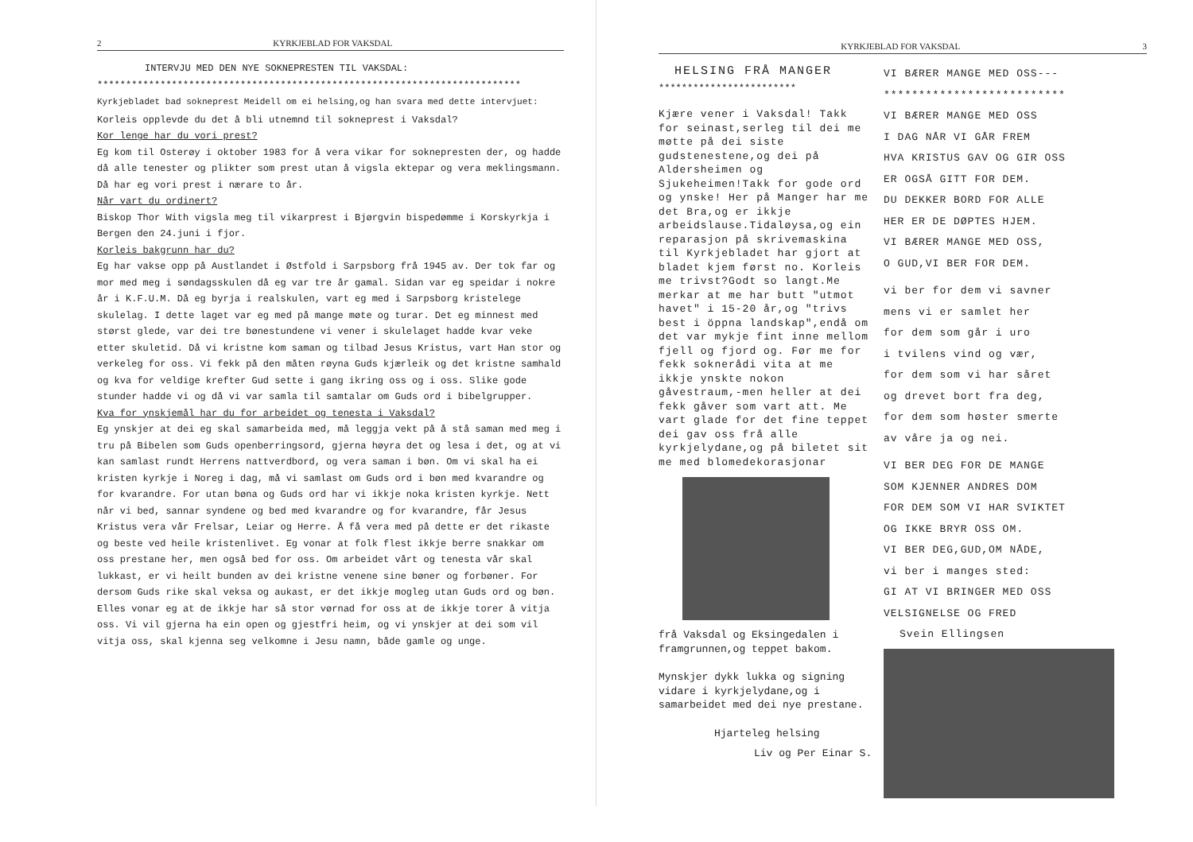2 KYRKJEBLAD FOR VAKSDAL
INTERVJU MED DEN NYE SOKNEPRESTEN TIL VAKSDAL:
**************************************************************************
Kyrkjebladet bad sokneprest Meidell om ei helsing,og han svara med dette intervjuet:
Korleis opplevde du det å bli utnemnd til sokneprest i Vaksdal?
Kor lenge har du vori prest?
Eg kom til Osterøy i oktober 1983 for å vera vikar for soknepresten der, og hadde då alle tenester og plikter som prest utan å vigsla ektepar og vera meklingsmann. Då har eg vori prest i nærare to år.
Når vart du ordinert?
Biskop Thor With vigsla meg til vikarprest i Bjørgvin bispedømme i Korskyrkja i Bergen den 24.juni i fjor.
Korleis bakgrunn har du?
Eg har vakse opp på Austlandet i Østfold i Sarpsborg frå 1945 av. Der tok far og mor med meg i søndagsskulen då eg var tre år gamal. Sidan var eg speidar i nokre år i K.F.U.M. Då eg byrja i realskulen, vart eg med i Sarpsborg kristelege skulelag. I dette laget var eg med på mange møte og turar. Det eg minnest med størst glede, var dei tre bønestundene vi vener i skulelaget hadde kvar veke etter skuletid. Då vi kristne kom saman og tilbad Jesus Kristus, vart Han stor og verkeleg for oss. Vi fekk på den måten røyna Guds kjærleik og det kristne samhald og kva for veldige krefter Gud sette i gang ikring oss og i oss. Slike gode stunder hadde vi og då vi var samla til samtalar om Guds ord i bibelgrupper.
Kva for ynskjemål har du for arbeidet og tenesta i Vaksdal?
Eg ynskjer at dei eg skal samarbeida med, må leggja vekt på å stå saman med meg i tru på Bibelen som Guds openberringsord, gjerna høyra det og lesa i det, og at vi kan samlast rundt Herrens nattverdbord, og vera saman i bøn. Om vi skal ha ei kristen kyrkje i Noreg i dag, må vi samlast om Guds ord i bøn med kvarandre og for kvarandre. For utan bøna og Guds ord har vi ikkje noka kristen kyrkje. Nett når vi bed, sannar syndene og bed med kvarandre og for kvarandre, får Jesus Kristus vera vår Frelsar, Leiar og Herre. Å få vera med på dette er det rikaste og beste ved heile kristenlivet. Eg vonar at folk flest ikkje berre snakkar om oss prestane her, men også bed for oss. Om arbeidet vårt og tenesta vår skal lukkast, er vi heilt bunden av dei kristne venene sine bøner og forbøner. For dersom Guds rike skal veksa og aukast, er det ikkje mogleg utan Guds ord og bøn. Elles vonar eg at de ikkje har så stor vørnad for oss at de ikkje torer å vitja oss. Vi vil gjerna ha ein open og gjestfri heim, og vi ynskjer at dei som vil vitja oss, skal kjenna seg velkomne i Jesu namn, både gamle og unge.
KYRKJEBLAD FOR VAKSDAL 3
HELSING FRÅ MANGER
************************
Kjære vener i Vaksdal! Takk for seinast,serleg til dei me møtte på dei siste gudstenestene,og dei på Aldersheimen og Sjukeheimen!Takk for gode ord og ynske! Her på Manger har me det Bra,og er ikkje arbeidslause.Tidaløysa,og ein reparasjon på skrivemaskina til Kyrkjebladet har gjort at bladet kjem først no. Korleis me trivst?Godt so langt.Me merkar at me har butt "utmot havet" i 15-20 år,og "trivs best i öppna landskap",endå om det var mykje fint inne mellom fjell og fjord og. Før me for fekk soknerådi vita at me ikkje ynskte nokon gåvestraum,-men heller at dei fekk gåver som vart att. Me vart glade for det fine teppet dei gav oss frå alle kyrkjelydane,og på biletet sit me med blomedekorasjonar
frå Vaksdal og Eksingedalen i framgrunnen,og teppet bakom.
Mynskjer dykk lukka og signing vidare i kyrkjelydane,og i samarbeidet med dei nye prestane.
Hjarteleg helsing
Liv og Per Einar S.
VI BÆRER MANGE MED OSS---
**************************
VI BÆRER MANGE MED OSS
I DAG NÅR VI GÅR FREM
HVA KRISTUS GAV OG GIR OSS
ER OGSÅ GITT FOR DEM.
DU DEKKER BORD FOR ALLE
HER ER DE DØPTES HJEM.
VI BÆRER MANGE MED OSS,
O GUD,VI BER FOR DEM.
vi ber for dem vi savner
mens vi er samlet her
for dem som går i uro
i tvilens vind og vær,
for dem som vi har såret
og drevet bort fra deg,
for dem som høster smerte
av våre ja og nei.
VI BER DEG FOR DE MANGE
SOM KJENNER ANDRES DOM
FOR DEM SOM VI HAR SVIKTET
OG IKKE BRYR OSS OM.
VI BER DEG,GUD,OM NÅDE,
vi ber i manges sted:
GI AT VI BRINGER MED OSS
VELSIGNELSE OG FRED
Svein Ellingsen